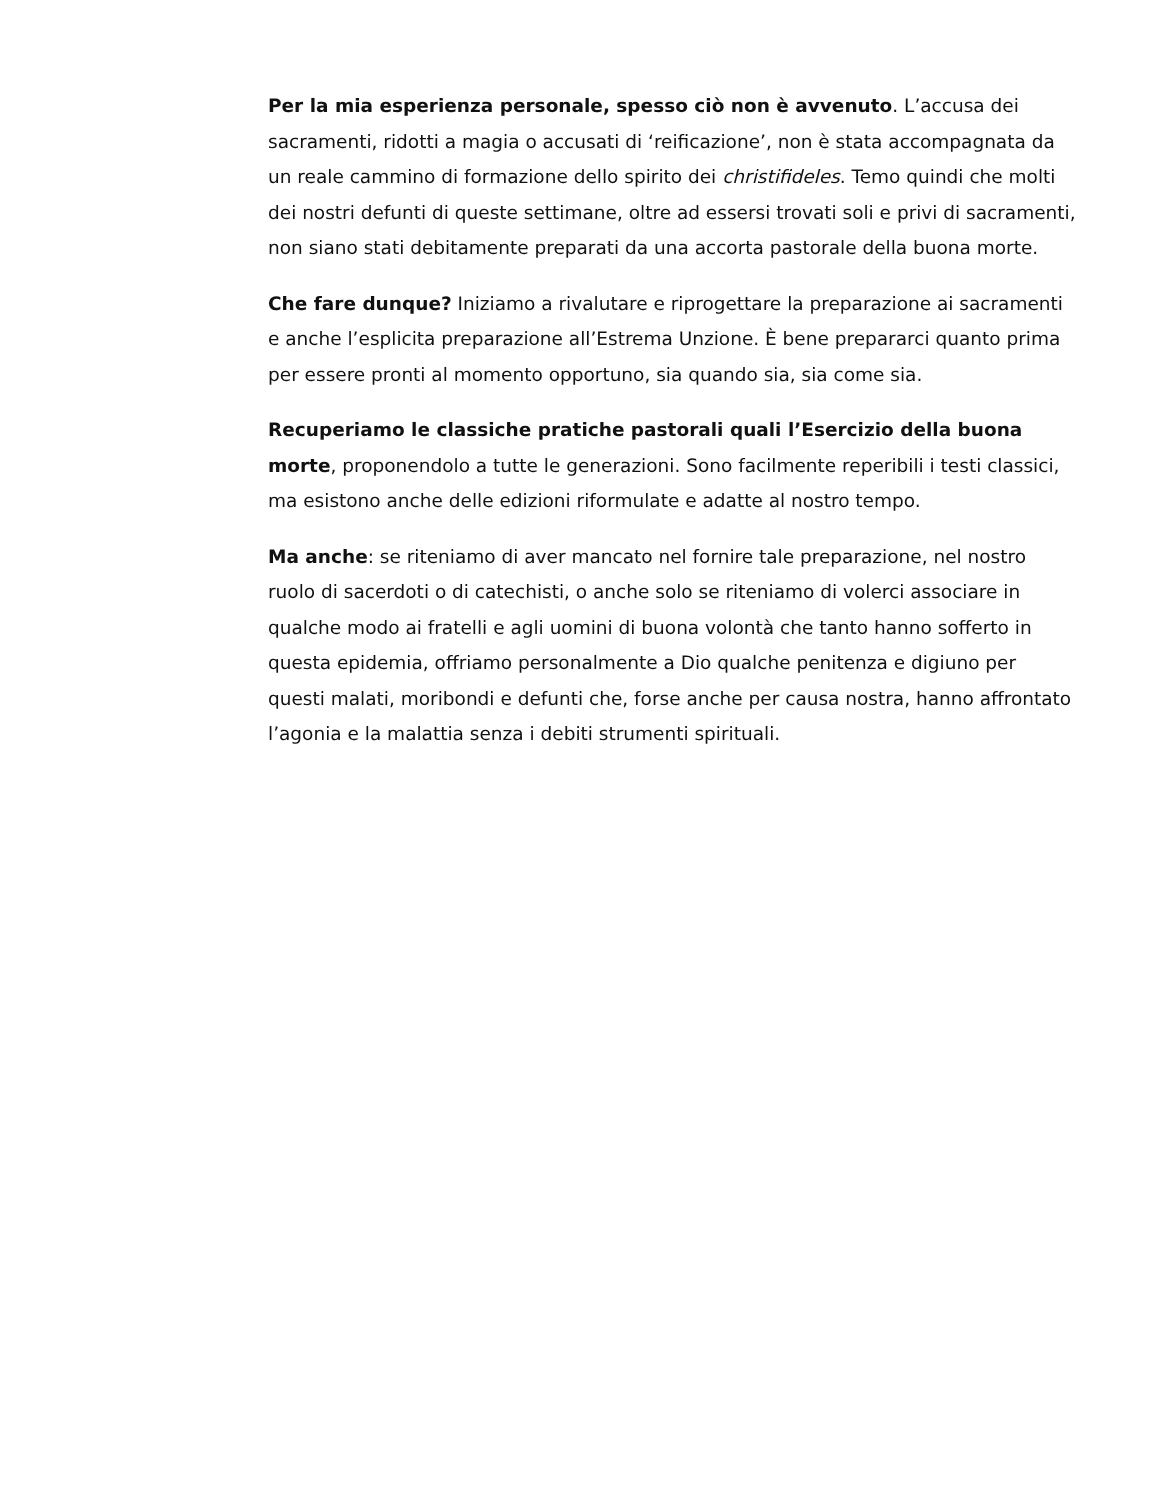Per la mia esperienza personale, spesso ciò non è avvenuto. L’accusa dei sacramenti, ridotti a magia o accusati di ‘reificazione’, non è stata accompagnata da un reale cammino di formazione dello spirito dei christifideles. Temo quindi che molti dei nostri defunti di queste settimane, oltre ad essersi trovati soli e privi di sacramenti, non siano stati debitamente preparati da una accorta pastorale della buona morte.
Che fare dunque? Iniziamo a rivalutare e riprogettare la preparazione ai sacramenti e anche l’esplicita preparazione all’Estrema Unzione. È bene prepararci quanto prima per essere pronti al momento opportuno, sia quando sia, sia come sia.
Recuperiamo le classiche pratiche pastorali quali l’Esercizio della buona morte, proponendolo a tutte le generazioni. Sono facilmente reperibili i testi classici, ma esistono anche delle edizioni riformulate e adatte al nostro tempo.
Ma anche: se riteniamo di aver mancato nel fornire tale preparazione, nel nostro ruolo di sacerdoti o di catechisti, o anche solo se riteniamo di volerci associare in qualche modo ai fratelli e agli uomini di buona volontà che tanto hanno sofferto in questa epidemia, offriamo personalmente a Dio qualche penitenza e digiuno per questi malati, moribondi e defunti che, forse anche per causa nostra, hanno affrontato l’agonia e la malattia senza i debiti strumenti spirituali.